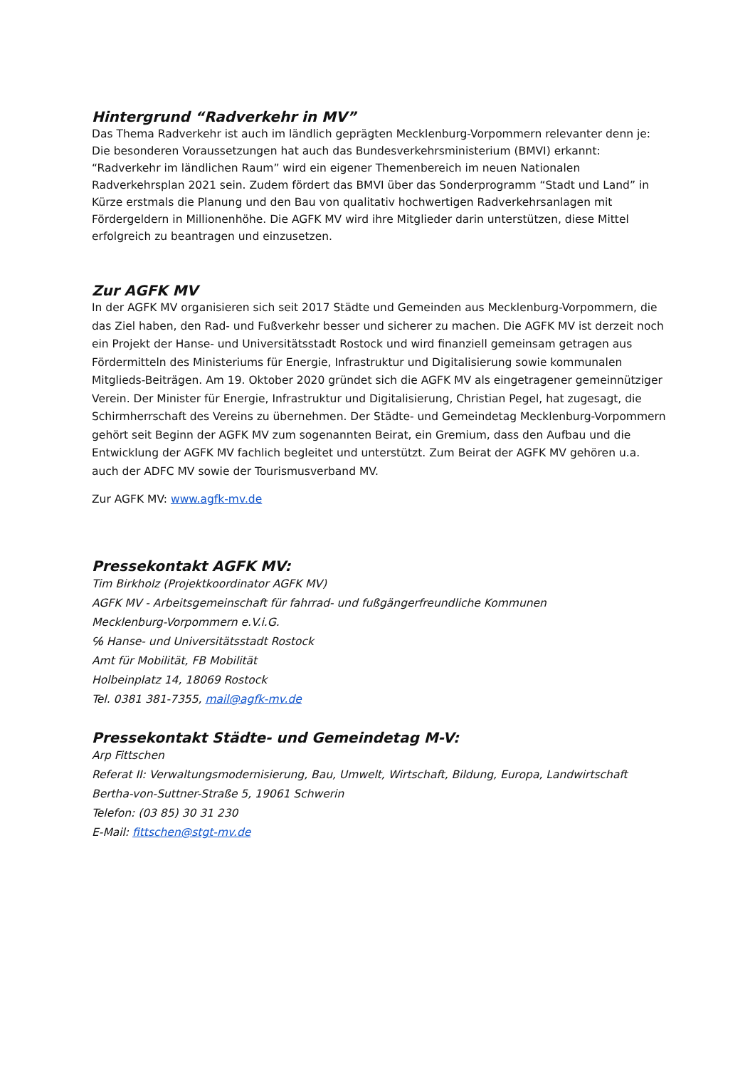Hintergrund “Radverkehr in MV”
Das Thema Radverkehr ist auch im ländlich geprägten Mecklenburg-Vorpommern relevanter denn je: Die besonderen Voraussetzungen hat auch das Bundesverkehrsministerium (BMVI) erkannt: “Radverkehr im ländlichen Raum” wird ein eigener Themenbereich im neuen Nationalen Radverkehrsplan 2021 sein. Zudem fördert das BMVI über das Sonderprogramm “Stadt und Land” in Kürze erstmals die Planung und den Bau von qualitativ hochwertigen Radverkehrsanlagen mit Fördergeldern in Millionenhöhe. Die AGFK MV wird ihre Mitglieder darin unterstützen, diese Mittel erfolgreich zu beantragen und einzusetzen.
Zur AGFK MV
In der AGFK MV organisieren sich seit 2017 Städte und Gemeinden aus Mecklenburg-Vorpommern, die das Ziel haben, den Rad- und Fußverkehr besser und sicherer zu machen. Die AGFK MV ist derzeit noch ein Projekt der Hanse- und Universitätsstadt Rostock und wird finanziell gemeinsam getragen aus Fördermitteln des Ministeriums für Energie, Infrastruktur und Digitalisierung sowie kommunalen Mitglieds-Beiträgen. Am 19. Oktober 2020 gründet sich die AGFK MV als eingetragener gemeinnütziger Verein. Der Minister für Energie, Infrastruktur und Digitalisierung, Christian Pegel, hat zugesagt, die Schirmherrschaft des Vereins zu übernehmen. Der Städte- und Gemeindetag Mecklenburg-Vorpommern gehört seit Beginn der AGFK MV zum sogenannten Beirat, ein Gremium, dass den Aufbau und die Entwicklung der AGFK MV fachlich begleitet und unterstützt. Zum Beirat der AGFK MV gehören u.a. auch der ADFC MV sowie der Tourismusverband MV.
Zur AGFK MV: www.agfk-mv.de
Pressekontakt AGFK MV:
Tim Birkholz (Projektkoordinator AGFK MV)
AGFK MV - Arbeitsgemeinschaft für fahrrad- und fußgängerfreundliche Kommunen
Mecklenburg-Vorpommern e.V.i.G.
℅ Hanse- und Universitätsstadt Rostock
Amt für Mobilität, FB Mobilität
Holbeinplatz 14, 18069 Rostock
Tel. 0381 381-7355, mail@agfk-mv.de
Pressekontakt Städte- und Gemeindetag M-V:
Arp Fittschen
Referat II: Verwaltungsmodernisierung, Bau, Umwelt, Wirtschaft, Bildung, Europa, Landwirtschaft
Bertha-von-Suttner-Straße 5, 19061 Schwerin
Telefon: (03 85) 30 31 230
E-Mail: fittschen@stgt-mv.de